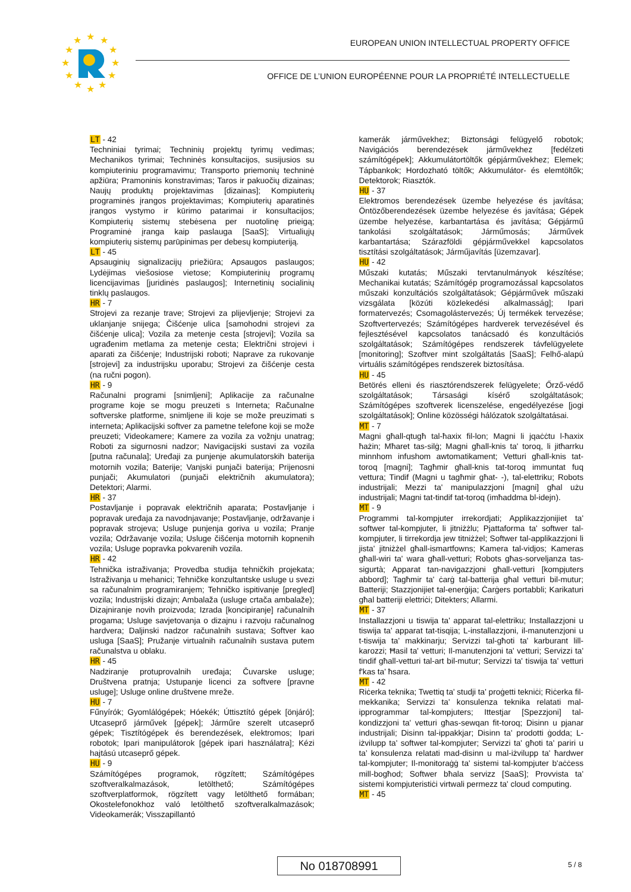★
★
★
★
★
★
★
★
★
★
★
★
EUROPEAN UNION INTELLECTUAL PROPERTY OFFICE
OFFICE DE L’UNION EUROPÉENNE POUR LA PROPRIÉTÉ INTELLECTUELLE
LT - 42
Techniniai tyrimai; Techninių projektų tyrimų vedimas; Mechanikos tyrimai; Techninės konsultacijos, susijusios su kompiuteriniu programavimu; Transporto priemonių techninė apžiūra; Pramoninis konstravimas; Taros ir pakuočių dizainas; Naujų produktų projektavimas [dizainas]; Kompiuterių programinės įrangos projektavimas; Kompiuterių aparatinės įrangos vystymo ir kūrimo patarimai ir konsultacijos; Kompiuterių sistemų stebėsena per nuotolinę prieigą; Programinė įranga kaip paslauga [SaaS]; Virtualiųjų kompiuterių sistemų parūpinimas per debesų kompiuteriją.
LT - 45
Apsauginių signalizacijų priežiūra; Apsaugos paslaugos; Lydėjimas viešosiose vietose; Kompiuterinių programų licencijavimas [juridinės paslaugos]; Internetinių socialinių tinklų paslaugos.
HR - 7
Strojevi za rezanje trave; Strojevi za plijevljenje; Strojevi za uklanjanje snijega; Čišćenje ulica [samohodni strojevi za čišćenje ulica]; Vozila za metenje cesta [strojevi]; Vozila sa ugrađenim metlama za metenje cesta; Električni strojevi i aparati za čišćenje; Industrijski roboti; Naprave za rukovanje [strojevi] za industrijsku uporabu; Strojevi za čišćenje cesta (na ručni pogon).
HR - 9
Računalni programi [snimljeni]; Aplikacije za računalne programe koje se mogu preuzeti s Interneta; Računalne softverske platforme, snimljene ili koje se može preuzimati s interneta; Aplikacijski softver za pametne telefone koji se može preuzeti; Videokamere; Kamere za vozila za vožnju unatrag; Roboti za sigurnosni nadzor; Navigacijski sustavi za vozila [putna računala]; Uređaji za punjenje akumulatorskih baterija motornih vozila; Baterije; Vanjski punjači baterija; Prijenosni punjači; Akumulatori (punjači električnih akumulatora); Detektori; Alarmi.
HR - 37
Postavljanje i popravak električnih aparata; Postavljanje i popravak uređaja za navodnjavanje; Postavljanje, održavanje i popravak strojeva; Usluge punjenja goriva u vozila; Pranje vozila; Održavanje vozila; Usluge čišćenja motornih kopnenih vozila; Usluge popravka pokvarenih vozila.
HR - 42
Tehnička istraživanja; Provedba studija tehničkih projekata; Istraživanja u mehanici; Tehničke konzultantske usluge u svezi sa računalnim programiranjem; Tehničko ispitivanje [pregled] vozila; Industrijski dizajn; Ambalaža (usluge crtača ambalaže); Dizajniranje novih proizvoda; Izrada [koncipiranje] računalnih progama; Usluge savjetovanja o dizajnu i razvoju računalnog hardvera; Daljinski nadzor računalnih sustava; Softver kao usluga [SaaS]; Pružanje virtualnih računalnih sustava putem računalstva u oblaku.
HR - 45
Nadziranje protuprovalnih uređaja; Čuvarske usluge; Društvena pratnja; Ustupanje licenci za softvere [pravne usluge]; Usluge online društvene mreže.
HU - 7
Fűnyírók; Gyomlálógépek; Hóekék; Úttisztító gépek [önjáró]; Utcaseprő járművek [gépek]; Járműre szerelt utcaseprő gépek; Tisztítógépek és berendezések, elektromos; Ipari robotok; Ipari manipulátorok [gépek ipari használatra]; Kézi hajtású utcaseprő gépek.
HU - 9
Számítógépes programok, rögzített; Számítógépes szoftveralkalmazások, letölthető; Számítógépes szoftverplatformok, rögzített vagy letölthető formában; Okostelefonokhoz való letölthető szoftveralkalmazások; Videokamerák; Visszapillantó
kamerák járművekhez; Biztonsági felügyelő robotok; Navigációs berendezések járművekhez [fedélzeti számítógépek]; Akkumulátortöltők gépjárművekhez; Elemek; Tápbankok; Hordozható töltők; Akkumulátor- és elemtöltők; Detektorok; Riasztók.
HU - 37
Elektromos berendezések üzembe helyezése és javítása; Öntözőberendezések üzembe helyezése és javítása; Gépek üzembe helyezése, karbantartása és javítása; Gépjármű tankolási szolgáltatások; Járműmosás; Járművek karbantartása; Szárazföldi gépjárművekkel kapcsolatos tisztítási szolgáltatások; Járműjavítás [üzemzavar].
HU - 42
Műszaki kutatás; Műszaki tervtanulmányok készítése; Mechanikai kutatás; Számítógép programozással kapcsolatos műszaki konzultációs szolgáltatások; Gépjárművek műszaki vizsgálata [közúti közlekedési alkalmasság]; Ipari formatervezés; Csomagolástervezés; Új termékek tervezése; Szoftvertervezés; Számítógépes hardverek tervezésével és fejlesztésével kapcsolatos tanácsadó és konzultációs szolgáltatások; Számítógépes rendszerek távfelügyelete [monitoring]; Szoftver mint szolgáltatás [SaaS]; Felhő-alapú virtuális számítógépes rendszerek biztosítása.
HU - 45
Betörés elleni és riasztórendszerek felügyelete; Őrző-védő szolgáltatások; Társasági kísérő szolgáltatások; Számítógépes szoftverek licenszelése, engedélyezése [jogi szolgáltatások]; Online közösségi hálózatok szolgáltatásai.
MT - 7
Magni għall-qtugħ tal-ħaxix fil-lon; Magni li jqaċċtu l-ħaxix ħażin; Mħaret tas-silġ; Magni għall-knis ta' toroq, li jitħarrku minnhom infushom awtomatikament; Vetturi għall-knis tat-toroq [magni]; Tagħmir għall-knis tat-toroq immuntat fuq vettura; Tindif (Magni u tagħmir għat- -), tal-elettriku; Robots industrijali; Mezzi ta' manipulazzjoni [magni] għal użu industrijali; Magni tat-tindif tat-toroq (imħaddma bl-idejn).
MT - 9
Programmi tal-kompjuter irrekordjati; Applikazzjonijiet ta' softwer tal-kompjuter, li jitniżżlu; Pjattaforma ta' softwer tal-kompjuter, li tirrekordja jew titniżżel; Softwer tal-applikazzjoni li jista' jitniżżel għall-ismartfowns; Kamera tal-vidjos; Kameras għall-wiri ta' wara għall-vetturi; Robots għas-sorveljanza tas-sigurtà; Apparat tan-navigazzjoni għall-vetturi [kompjuters abbord]; Tagħmir ta' ċarġ tal-batterija għal vetturi bil-mutur; Batteriji; Stazzjonijiet tal-enerġija; Ċarġers portabbli; Karikaturi għal batteriji elettriċi; Ditekters; Allarmi.
MT - 37
Installazzjoni u tiswija ta' apparat tal-elettriku; Installazzjoni u tiswija ta' apparat tat-tisqija; L-installazzjoni, il-manutenzjoni u t-tiswija ta' makkinarju; Servizzi tal-għoti ta' karburant lill-karozzi; Ħasil ta' vetturi; Il-manutenzjoni ta' vetturi; Servizzi ta' tindif għall-vetturi tal-art bil-mutur; Servizzi ta' tiswija ta' vetturi f'kas ta' ħsara.
MT - 42
Riċerka teknika; Twettiq ta' studji ta' proġetti tekniċi; Riċerka fil-mekkanika; Servizzi ta' konsulenza teknika relatati mal-ipprogrammar tal-kompjuters; Ittestjar [Spezzjoni] tal-kondizzjoni ta' vetturi għas-sewqan fit-toroq; Disinn u pjanar industrijali; Disinn tal-ippakkjar; Disinn ta' prodotti ġodda; L-iżvilupp ta' softwer tal-kompjuter; Servizzi ta' għoti ta' pariri u ta’ konsulenza relatati mad-disinn u mal-iżvilupp ta' ħardwer tal-kompjuter; Il-monitoraġġ ta' sistemi tal-kompjuter b'aċċess mill-bogħod; Softwer bħala servizz [SaaS]; Provvista ta' sistemi kompjuteristiċi virtwali permezz ta' cloud computing.
MT - 45
No 018708991 5 / 8